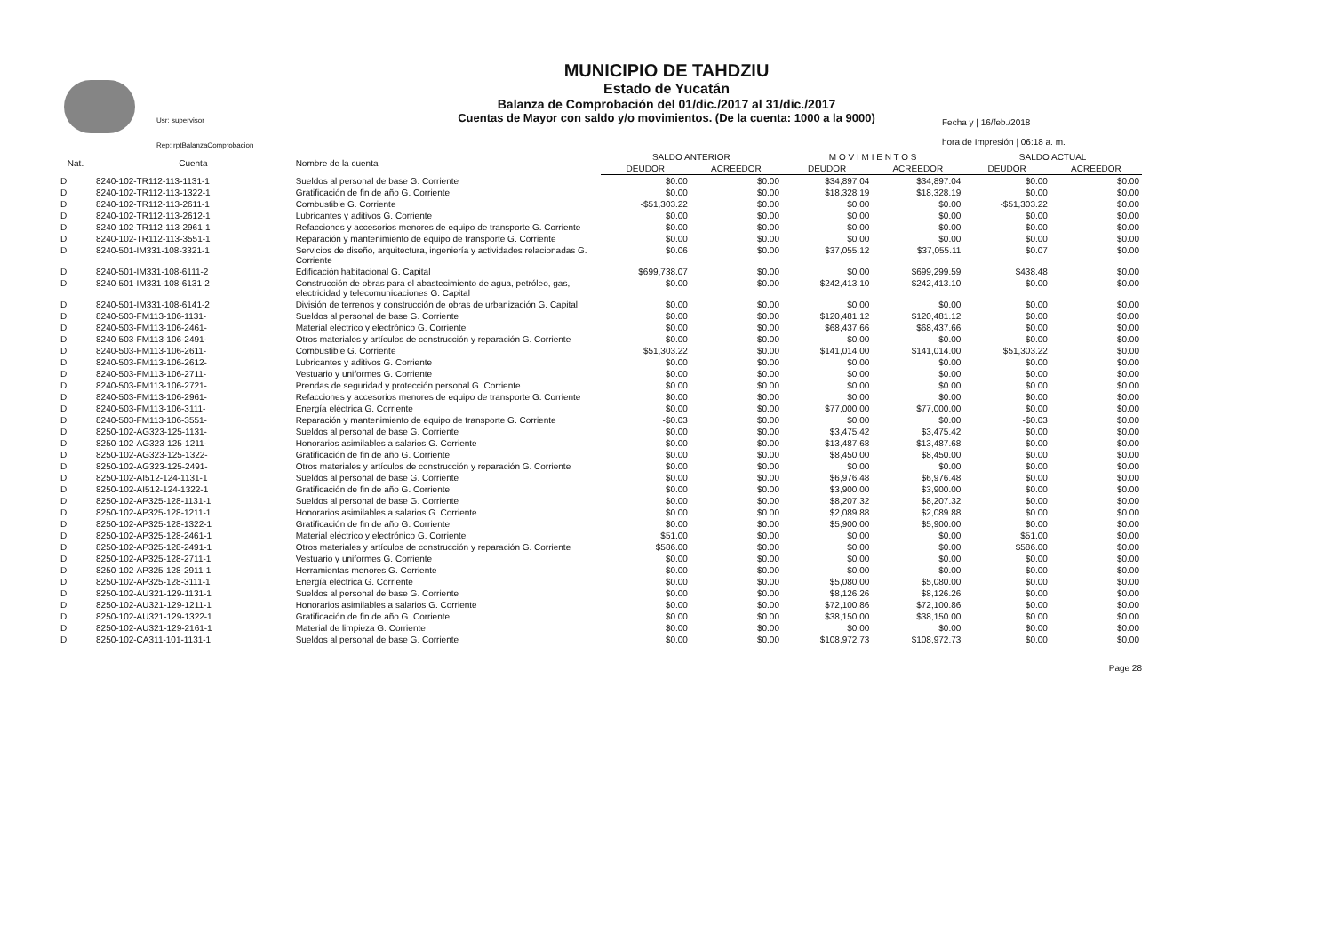Usr: supervisor
Rep: rptBalanzaComprobacion
MUNICIPIO DE TAHDZIU
Estado de Yucatán
Balanza de Comprobación del 01/dic./2017 al 31/dic./2017
Cuentas de Mayor con saldo y/o movimientos. (De la cuenta: 1000 a la 9000)
Fecha y | 16/feb./2018
hora de Impresión | 06:18 a. m.
| Nat. | Cuenta | Nombre de la cuenta | SALDO ANTERIOR | | M O V I M I E N T O S | | SALDO ACTUAL | |
| --- | --- | --- | --- | --- | --- | --- | --- | --- |
| | | | DEUDOR | ACREEDOR | DEUDOR | ACREEDOR | DEUDOR | ACREEDOR |
| D | 8240-102-TR112-113-1131-1 | Sueldos al personal de base G. Corriente | $0.00 | $0.00 | $34,897.04 | $34,897.04 | $0.00 | $0.00 |
| D | 8240-102-TR112-113-1322-1 | Gratificación de fin de año G. Corriente | $0.00 | $0.00 | $18,328.19 | $18,328.19 | $0.00 | $0.00 |
| D | 8240-102-TR112-113-2611-1 | Combustible G. Corriente | -$51,303.22 | $0.00 | $0.00 | $0.00 | -$51,303.22 | $0.00 |
| D | 8240-102-TR112-113-2612-1 | Lubricantes y aditivos G. Corriente | $0.00 | $0.00 | $0.00 | $0.00 | $0.00 | $0.00 |
| D | 8240-102-TR112-113-2961-1 | Refacciones y accesorios menores de equipo de transporte G. Corriente | $0.00 | $0.00 | $0.00 | $0.00 | $0.00 | $0.00 |
| D | 8240-102-TR112-113-3551-1 | Reparación y mantenimiento de equipo de transporte G. Corriente | $0.00 | $0.00 | $0.00 | $0.00 | $0.00 | $0.00 |
| D | 8240-501-IM331-108-3321-1 | Servicios de diseño, arquitectura, ingeniería y actividades relacionadas G. Corriente | $0.06 | $0.00 | $37,055.12 | $37,055.11 | $0.07 | $0.00 |
| D | 8240-501-IM331-108-6111-2 | Edificación habitacional G. Capital | $699,738.07 | $0.00 | $0.00 | $699,299.59 | $438.48 | $0.00 |
| D | 8240-501-IM331-108-6131-2 | Construcción de obras para el abastecimiento de agua, petróleo, gas, electricidad y telecomunicaciones G. Capital | $0.00 | $0.00 | $242,413.10 | $242,413.10 | $0.00 | $0.00 |
| D | 8240-501-IM331-108-6141-2 | División de terrenos y construcción de obras de urbanización G. Capital | $0.00 | $0.00 | $0.00 | $0.00 | $0.00 | $0.00 |
| D | 8240-503-FM113-106-1131- | Sueldos al personal de base G. Corriente | $0.00 | $0.00 | $120,481.12 | $120,481.12 | $0.00 | $0.00 |
| D | 8240-503-FM113-106-2461- | Material eléctrico y electrónico G. Corriente | $0.00 | $0.00 | $68,437.66 | $68,437.66 | $0.00 | $0.00 |
| D | 8240-503-FM113-106-2491- | Otros materiales y artículos de construcción y reparación G. Corriente | $0.00 | $0.00 | $0.00 | $0.00 | $0.00 | $0.00 |
| D | 8240-503-FM113-106-2611- | Combustible G. Corriente | $51,303.22 | $0.00 | $141,014.00 | $141,014.00 | $51,303.22 | $0.00 |
| D | 8240-503-FM113-106-2612- | Lubricantes y aditivos G. Corriente | $0.00 | $0.00 | $0.00 | $0.00 | $0.00 | $0.00 |
| D | 8240-503-FM113-106-2711- | Vestuario y uniformes G. Corriente | $0.00 | $0.00 | $0.00 | $0.00 | $0.00 | $0.00 |
| D | 8240-503-FM113-106-2721- | Prendas de seguridad y protección personal G. Corriente | $0.00 | $0.00 | $0.00 | $0.00 | $0.00 | $0.00 |
| D | 8240-503-FM113-106-2961- | Refacciones y accesorios menores de equipo de transporte G. Corriente | $0.00 | $0.00 | $0.00 | $0.00 | $0.00 | $0.00 |
| D | 8240-503-FM113-106-3111- | Energía eléctrica G. Corriente | $0.00 | $0.00 | $77,000.00 | $77,000.00 | $0.00 | $0.00 |
| D | 8240-503-FM113-106-3551- | Reparación y mantenimiento de equipo de transporte G. Corriente | -$0.03 | $0.00 | $0.00 | $0.00 | -$0.03 | $0.00 |
| D | 8250-102-AG323-125-1131- | Sueldos al personal de base G. Corriente | $0.00 | $0.00 | $3,475.42 | $3,475.42 | $0.00 | $0.00 |
| D | 8250-102-AG323-125-1211- | Honorarios asimilables a salarios G. Corriente | $0.00 | $0.00 | $13,487.68 | $13,487.68 | $0.00 | $0.00 |
| D | 8250-102-AG323-125-1322- | Gratificación de fin de año G. Corriente | $0.00 | $0.00 | $8,450.00 | $8,450.00 | $0.00 | $0.00 |
| D | 8250-102-AG323-125-2491- | Otros materiales y artículos de construcción y reparación G. Corriente | $0.00 | $0.00 | $0.00 | $0.00 | $0.00 | $0.00 |
| D | 8250-102-AI512-124-1131-1 | Sueldos al personal de base G. Corriente | $0.00 | $0.00 | $6,976.48 | $6,976.48 | $0.00 | $0.00 |
| D | 8250-102-AI512-124-1322-1 | Gratificación de fin de año G. Corriente | $0.00 | $0.00 | $3,900.00 | $3,900.00 | $0.00 | $0.00 |
| D | 8250-102-AP325-128-1131-1 | Sueldos al personal de base G. Corriente | $0.00 | $0.00 | $8,207.32 | $8,207.32 | $0.00 | $0.00 |
| D | 8250-102-AP325-128-1211-1 | Honorarios asimilables a salarios G. Corriente | $0.00 | $0.00 | $2,089.88 | $2,089.88 | $0.00 | $0.00 |
| D | 8250-102-AP325-128-1322-1 | Gratificación de fin de año G. Corriente | $0.00 | $0.00 | $5,900.00 | $5,900.00 | $0.00 | $0.00 |
| D | 8250-102-AP325-128-2461-1 | Material eléctrico y electrónico G. Corriente | $51.00 | $0.00 | $0.00 | $0.00 | $51.00 | $0.00 |
| D | 8250-102-AP325-128-2491-1 | Otros materiales y artículos de construcción y reparación G. Corriente | $586.00 | $0.00 | $0.00 | $0.00 | $586.00 | $0.00 |
| D | 8250-102-AP325-128-2711-1 | Vestuario y uniformes G. Corriente | $0.00 | $0.00 | $0.00 | $0.00 | $0.00 | $0.00 |
| D | 8250-102-AP325-128-2911-1 | Herramientas menores G. Corriente | $0.00 | $0.00 | $0.00 | $0.00 | $0.00 | $0.00 |
| D | 8250-102-AP325-128-3111-1 | Energía eléctrica G. Corriente | $0.00 | $0.00 | $5,080.00 | $5,080.00 | $0.00 | $0.00 |
| D | 8250-102-AU321-129-1131-1 | Sueldos al personal de base G. Corriente | $0.00 | $0.00 | $8,126.26 | $8,126.26 | $0.00 | $0.00 |
| D | 8250-102-AU321-129-1211-1 | Honorarios asimilables a salarios G. Corriente | $0.00 | $0.00 | $72,100.86 | $72,100.86 | $0.00 | $0.00 |
| D | 8250-102-AU321-129-1322-1 | Gratificación de fin de año G. Corriente | $0.00 | $0.00 | $38,150.00 | $38,150.00 | $0.00 | $0.00 |
| D | 8250-102-AU321-129-2161-1 | Material de limpieza G. Corriente | $0.00 | $0.00 | $0.00 | $0.00 | $0.00 | $0.00 |
| D | 8250-102-CA311-101-1131-1 | Sueldos al personal de base G. Corriente | $0.00 | $0.00 | $108,972.73 | $108,972.73 | $0.00 | $0.00 |
Page 28